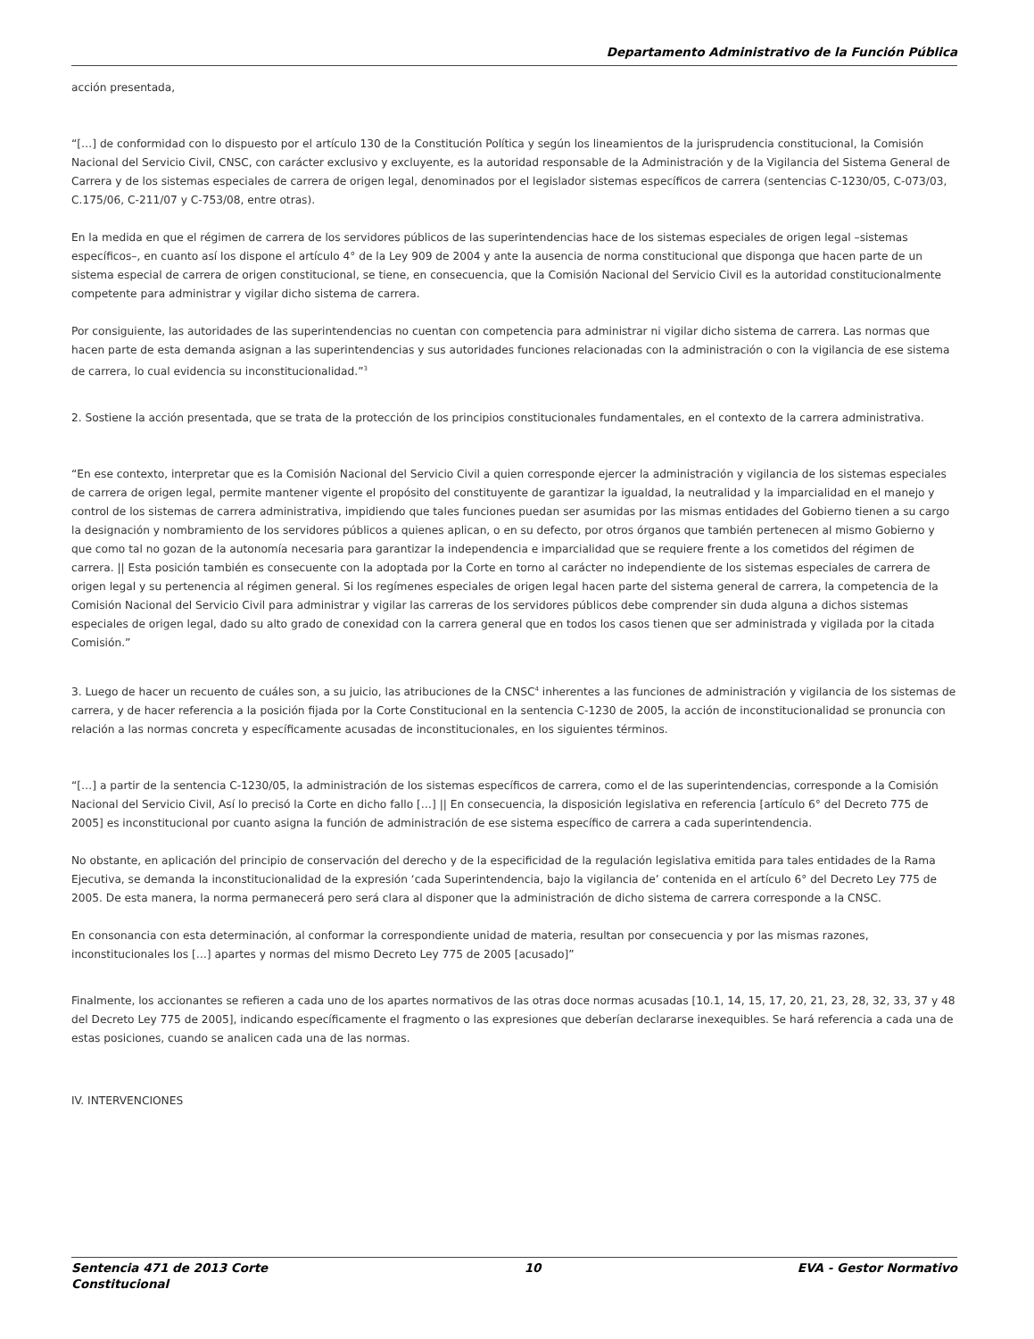Departamento Administrativo de la Función Pública
acción presentada,
“[…] de conformidad con lo dispuesto por el artículo 130 de la Constitución Política y según los lineamientos de la jurisprudencia constitucional, la Comisión Nacional del Servicio Civil, CNSC, con carácter exclusivo y excluyente, es la autoridad responsable de la Administración y de la Vigilancia del Sistema General de Carrera y de los sistemas especiales de carrera de origen legal, denominados por el legislador sistemas específicos de carrera (sentencias C-1230/05, C-073/03, C.175/06, C-211/07 y C-753/08, entre otras).
En la medida en que el régimen de carrera de los servidores públicos de las superintendencias hace de los sistemas especiales de origen legal –sistemas específicos–, en cuanto así los dispone el artículo 4° de la Ley 909 de 2004 y ante la ausencia de norma constitucional que disponga que hacen parte de un sistema especial de carrera de origen constitucional, se tiene, en consecuencia, que la Comisión Nacional del Servicio Civil es la autoridad constitucionalmente competente para administrar y vigilar dicho sistema de carrera.
Por consiguiente, las autoridades de las superintendencias no cuentan con competencia para administrar ni vigilar dicho sistema de carrera. Las normas que hacen parte de esta demanda asignan a las superintendencias y sus autoridades funciones relacionadas con la administración o con la vigilancia de ese sistema de carrera, lo cual evidencia su inconstitucionalidad.”<sup>3</sup>
2. Sostiene la acción presentada, que se trata de la protección de los principios constitucionales fundamentales, en el contexto de la carrera administrativa.
“En ese contexto, interpretar que es la Comisión Nacional del Servicio Civil a quien corresponde ejercer la administración y vigilancia de los sistemas especiales de carrera de origen legal, permite mantener vigente el propósito del constituyente de garantizar la igualdad, la neutralidad y la imparcialidad en el manejo y control de los sistemas de carrera administrativa, impidiendo que tales funciones puedan ser asumidas por las mismas entidades del Gobierno tienen a su cargo la designación y nombramiento de los servidores públicos a quienes aplican, o en su defecto, por otros órganos que también pertenecen al mismo Gobierno y que como tal no gozan de la autonomía necesaria para garantizar la independencia e imparcialidad que se requiere frente a los cometidos del régimen de carrera. || Esta posición también es consecuente con la adoptada por la Corte en torno al carácter no independiente de los sistemas especiales de carrera de origen legal y su pertenencia al régimen general. Si los regímenes especiales de origen legal hacen parte del sistema general de carrera, la competencia de la Comisión Nacional del Servicio Civil para administrar y vigilar las carreras de los servidores públicos debe comprender sin duda alguna a dichos sistemas especiales de origen legal, dado su alto grado de conexidad con la carrera general que en todos los casos tienen que ser administrada y vigilada por la citada Comisión.”
3. Luego de hacer un recuento de cuáles son, a su juicio, las atribuciones de la CNSC<sup>4</sup> inherentes a las funciones de administración y vigilancia de los sistemas de carrera, y de hacer referencia a la posición fijada por la Corte Constitucional en la sentencia C-1230 de 2005, la acción de inconstitucionalidad se pronuncia con relación a las normas concreta y específicamente acusadas de inconstitucionales, en los siguientes términos.
“[…] a partir de la sentencia C-1230/05, la administración de los sistemas específicos de carrera, como el de las superintendencias, corresponde a la Comisión Nacional del Servicio Civil, Así lo precisó la Corte en dicho fallo […] || En consecuencia, la disposición legislativa en referencia [artículo 6° del Decreto 775 de 2005] es inconstitucional por cuanto asigna la función de administración de ese sistema específico de carrera a cada superintendencia.
No obstante, en aplicación del principio de conservación del derecho y de la especificidad de la regulación legislativa emitida para tales entidades de la Rama Ejecutiva, se demanda la inconstitucionalidad de la expresión ‘cada Superintendencia, bajo la vigilancia de’ contenida en el artículo 6° del Decreto Ley 775 de 2005. De esta manera, la norma permanecerá pero será clara al disponer que la administración de dicho sistema de carrera corresponde a la CNSC.
En consonancia con esta determinación, al conformar la correspondiente unidad de materia, resultan por consecuencia y por las mismas razones, inconstitucionales los […] apartes y normas del mismo Decreto Ley 775 de 2005 [acusado]”
Finalmente, los accionantes se refieren a cada uno de los apartes normativos de las otras doce normas acusadas [10.1, 14, 15, 17, 20, 21, 23, 28, 32, 33, 37 y 48 del Decreto Ley 775 de 2005], indicando específicamente el fragmento o las expresiones que deberían declararse inexequibles. Se hará referencia a cada una de estas posiciones, cuando se analicen cada una de las normas.
IV. INTERVENCIONES
Sentencia 471 de 2013 Corte
Constitucional 10 EVA - Gestor Normativo